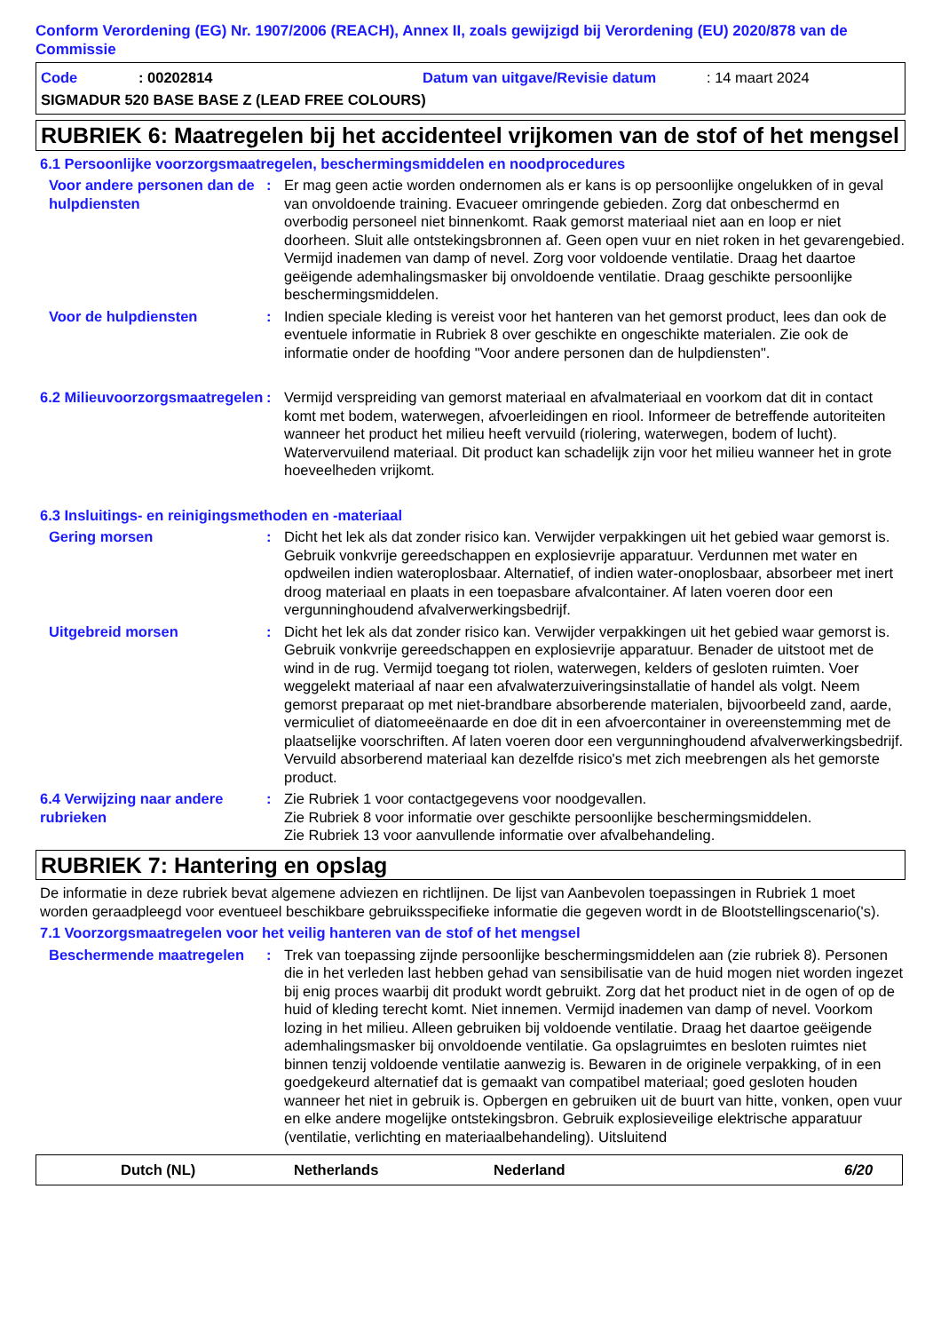Conform Verordening (EG) Nr. 1907/2006 (REACH), Annex II, zoals gewijzigd bij Verordening (EU) 2020/878 van de Commissie
Code: 00202814 Datum van uitgave/Revisie datum: 14 maart 2024
SIGMADUR 520 BASE BASE Z (LEAD FREE COLOURS)
RUBRIEK 6: Maatregelen bij het accidenteel vrijkomen van de stof of het mengsel
6.1 Persoonlijke voorzorgsmaatregelen, beschermingsmiddelen en noodprocedures
Voor andere personen dan de hulpdiensten
: Er mag geen actie worden ondernomen als er kans is op persoonlijke ongelukken of in geval van onvoldoende training. Evacueer omringende gebieden. Zorg dat onbeschermd en overbodig personeel niet binnenkomt. Raak gemorst materiaal niet aan en loop er niet doorheen. Sluit alle ontstekingsbronnen af. Geen open vuur en niet roken in het gevarengebied. Vermijd inademen van damp of nevel. Zorg voor voldoende ventilatie. Draag het daartoe geëigende ademhalingsmasker bij onvoldoende ventilatie. Draag geschikte persoonlijke beschermingsmiddelen.
Voor de hulpdiensten : Indien speciale kleding is vereist voor het hanteren van het gemorst product, lees dan ook de eventuele informatie in Rubriek 8 over geschikte en ongeschikte materialen. Zie ook de informatie onder de hoofding "Voor andere personen dan de hulpdiensten".
6.2 Milieuvoorzorgsmaatregelen
: Vermijd verspreiding van gemorst materiaal en afvalmateriaal en voorkom dat dit in contact komt met bodem, waterwegen, afvoerleidingen en riool. Informeer de betreffende autoriteiten wanneer het product het milieu heeft vervuild (riolering, waterwegen, bodem of lucht). Watervervuilend materiaal. Dit product kan schadelijk zijn voor het milieu wanneer het in grote hoeveelheden vrijkomt.
6.3 Insluitings- en reinigingsmethoden en -materiaal
Gering morsen : Dicht het lek als dat zonder risico kan. Verwijder verpakkingen uit het gebied waar gemorst is. Gebruik vonkvrije gereedschappen en explosievrije apparatuur. Verdunnen met water en opdweilen indien wateroplosbaar. Alternatief, of indien water-onoplosbaar, absorbeer met inert droog materiaal en plaats in een toepasbare afvalcontainer. Af laten voeren door een vergunninghoudend afvalverwerkingsbedrijf.
Uitgebreid morsen : Dicht het lek als dat zonder risico kan. Verwijder verpakkingen uit het gebied waar gemorst is. Gebruik vonkvrije gereedschappen en explosievrije apparatuur. Benader de uitstoot met de wind in de rug. Vermijd toegang tot riolen, waterwegen, kelders of gesloten ruimten. Voer weggelekt materiaal af naar een afvalwaterzuiveringsinstallatie of handel als volgt. Neem gemorst preparaat op met niet-brandbare absorberende materialen, bijvoorbeeld zand, aarde, vermiculiet of diatomeeënaarde en doe dit in een afvoercontainer in overeenstemming met de plaatselijke voorschriften. Af laten voeren door een vergunninghoudend afvalverwerkingsbedrijf. Vervuild absorberend materiaal kan dezelfde risico's met zich meebrengen als het gemorste product.
6.4 Verwijzing naar andere rubrieken
: Zie Rubriek 1 voor contactgegevens voor noodgevallen.
Zie Rubriek 8 voor informatie over geschikte persoonlijke beschermingsmiddelen.
Zie Rubriek 13 voor aanvullende informatie over afvalbehandeling.
RUBRIEK 7: Hantering en opslag
De informatie in deze rubriek bevat algemene adviezen en richtlijnen. De lijst van Aanbevolen toepassingen in Rubriek 1 moet worden geraadpleegd voor eventueel beschikbare gebruiksspecifieke informatie die gegeven wordt in de Blootstellingscenario('s).
7.1 Voorzorgsmaatregelen voor het veilig hanteren van de stof of het mengsel
Beschermende maatregelen : Trek van toepassing zijnde persoonlijke beschermingsmiddelen aan (zie rubriek 8). Personen die in het verleden last hebben gehad van sensibilisatie van de huid mogen niet worden ingezet bij enig proces waarbij dit produkt wordt gebruikt. Zorg dat het product niet in de ogen of op de huid of kleding terecht komt. Niet innemen. Vermijd inademen van damp of nevel. Voorkom lozing in het milieu. Alleen gebruiken bij voldoende ventilatie. Draag het daartoe geëigende ademhalingsmasker bij onvoldoende ventilatie. Ga opslagruimtes en besloten ruimtes niet binnen tenzij voldoende ventilatie aanwezig is. Bewaren in de originele verpakking, of in een goedgekeurd alternatief dat is gemaakt van compatibel materiaal; goed gesloten houden wanneer het niet in gebruik is. Opbergen en gebruiken uit de buurt van hitte, vonken, open vuur en elke andere mogelijke ontstekingsbron. Gebruik explosieveilige elektrische apparatuur (ventilatie, verlichting en materiaalbehandeling). Uitsluitend
Dutch (NL) Netherlands Nederland 6/20